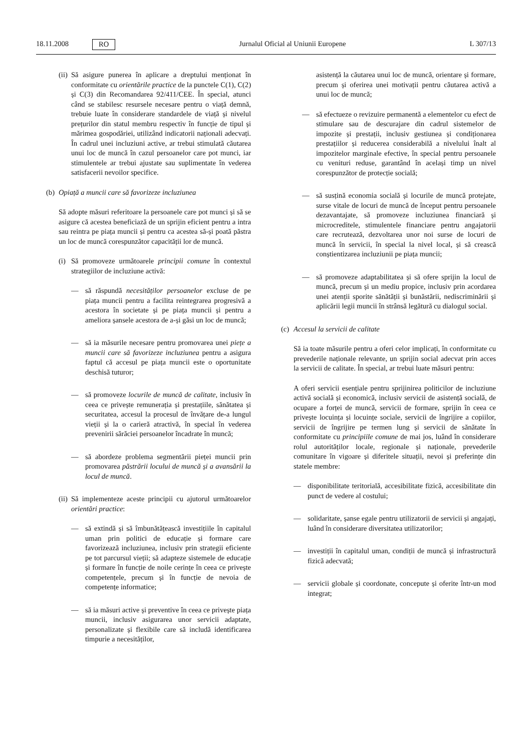18.11.2008 RO Jurnalul Oficial al Uniunii Europene L 307/13
(ii)
Să asigure punerea în aplicare a dreptului menționat în conformitate cu orientările practice de la punctele C(1), C(2) și C(3) din Recomandarea 92/411/CEE. În special, atunci când se stabilesc resursele necesare pentru o viață demnă, trebuie luate în considerare standardele de viață și nivelul prețurilor din statul membru respectiv în funcție de tipul și mărimea gospodăriei, utilizând indicatorii naționali adecvați. În cadrul unei incluziuni active, ar trebui stimulată căutarea unui loc de muncă în cazul persoanelor care pot munci, iar stimulentele ar trebui ajustate sau suplimentate în vederea satisfacerii nevoilor specifice.
(b) Opiață a muncii care să favorizeze incluziunea
Să adopte măsuri referitoare la persoanele care pot munci și să se asigure că acestea beneficiază de un sprijin eficient pentru a intra sau reintra pe piața muncii și pentru ca acestea să-și poată păstra un loc de muncă corespunzător capacității lor de muncă.
(i)
Să promoveze următoarele principii comune în contextul strategiilor de incluziune activă:
— să răspundă necesităților persoanelor excluse de pe piața muncii pentru a facilita reintegrarea progresivă a acestora în societate și pe piața muncii și pentru a ameliora șansele acestora de a-și găsi un loc de muncă;
— să ia măsurile necesare pentru promovarea unei piețe a muncii care să favorizeze incluziunea pentru a asigura faptul că accesul pe piața muncii este o oportunitate deschisă tuturor;
— să promoveze locurile de muncă de calitate, inclusiv în ceea ce privește remunerația și prestațiile, sănătatea și securitatea, accesul la procesul de învățare de-a lungul vieții și la o carieră atractivă, în special în vederea prevenirii sărăciei persoanelor încadrate în muncă;
— să abordeze problema segmentării pieței muncii prin promovarea păstrării locului de muncă și a avansării la locul de muncă.
(ii)
Să implementeze aceste principii cu ajutorul următoarelor orientări practice:
— să extindă și să îmbunătățească investițiile în capitalul uman prin politici de educație și formare care favorizează incluziunea, inclusiv prin strategii eficiente pe tot parcursul vieții; să adapteze sistemele de educație și formare în funcție de noile cerințe în ceea ce privește competențele, precum și în funcție de nevoia de competențe informatice;
— să ia măsuri active și preventive în ceea ce privește piața muncii, inclusiv asigurarea unor servicii adaptate, personalizate și flexibile care să includă identificarea timpurie a necesităților,
asistență la căutarea unui loc de muncă, orientare și formare, precum și oferirea unei motivații pentru căutarea activă a unui loc de muncă;
— să efectueze o revizuire permanentă a elementelor cu efect de stimulare sau de descurajare din cadrul sistemelor de impozite și prestații, inclusiv gestiunea și condiționarea prestațiilor și reducerea considerabilă a nivelului înalt al impozitelor marginale efective, în special pentru persoanele cu venituri reduse, garantând în același timp un nivel corespunzător de protecție socială;
— să susțină economia socială și locurile de muncă protejate, surse vitale de locuri de muncă de început pentru persoanele dezavantajate, să promoveze incluziunea financiară și microcreditele, stimulentele financiare pentru angajatorii care recrutează, dezvoltarea unor noi surse de locuri de muncă în servicii, în special la nivel local, și să crească conștientizarea incluziunii pe piața muncii;
— să promoveze adaptabilitatea și să ofere sprijin la locul de muncă, precum și un mediu propice, inclusiv prin acordarea unei atenții sporite sănătății și bunăstării, nediscriminării și aplicării legii muncii în strânsă legătură cu dialogul social.
(c) Accesul la servicii de calitate
Să ia toate măsurile pentru a oferi celor implicați, în conformitate cu prevederile naționale relevante, un sprijin social adecvat prin acces la servicii de calitate. În special, ar trebui luate măsuri pentru:
A oferi servicii esențiale pentru sprijinirea politicilor de incluziune activă socială și economică, inclusiv servicii de asistență socială, de ocupare a forței de muncă, servicii de formare, sprijin în ceea ce privește locuința și locuințe sociale, servicii de îngrijire a copiilor, servicii de îngrijire pe termen lung și servicii de sănătate în conformitate cu principiile comune de mai jos, luând în considerare rolul autorităților locale, regionale și naționale, prevederile comunitare în vigoare și diferitele situații, nevoi și preferințe din statele membre:
— disponibilitate teritorială, accesibilitate fizică, accesibilitate din punct de vedere al costului;
— solidaritate, șanse egale pentru utilizatorii de servicii și angajați, luând în considerare diversitatea utilizatorilor;
— investiții în capitalul uman, condiții de muncă și infrastructură fizică adecvată;
— servicii globale și coordonate, concepute și oferite într-un mod integrat;